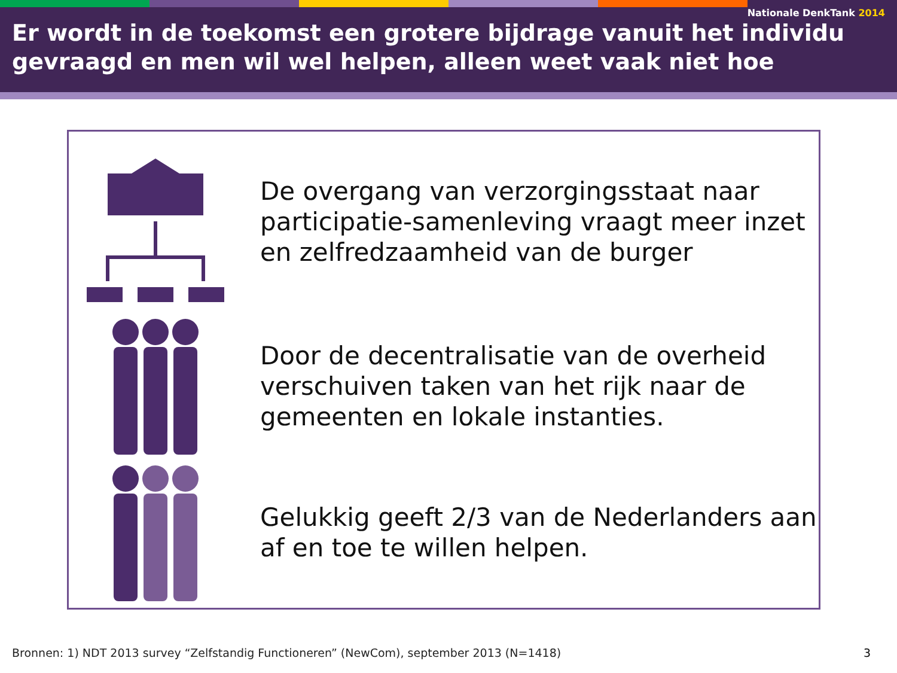Nationale DenkTank 2014
Er wordt in de toekomst een grotere bijdrage vanuit het individu gevraagd en men wil wel helpen, alleen weet vaak niet hoe
De overgang van verzorgingsstaat naar participatie-samenleving vraagt meer inzet en zelfredzaamheid van de burger
Door de decentralisatie van de overheid verschuiven taken van het rijk naar de gemeenten en lokale instanties.
Gelukkig geeft 2/3 van de Nederlanders aan af en toe te willen helpen.
Bronnen: 1) NDT 2013 survey “Zelfstandig Functioneren” (NewCom), september 2013 (N=1418)
3